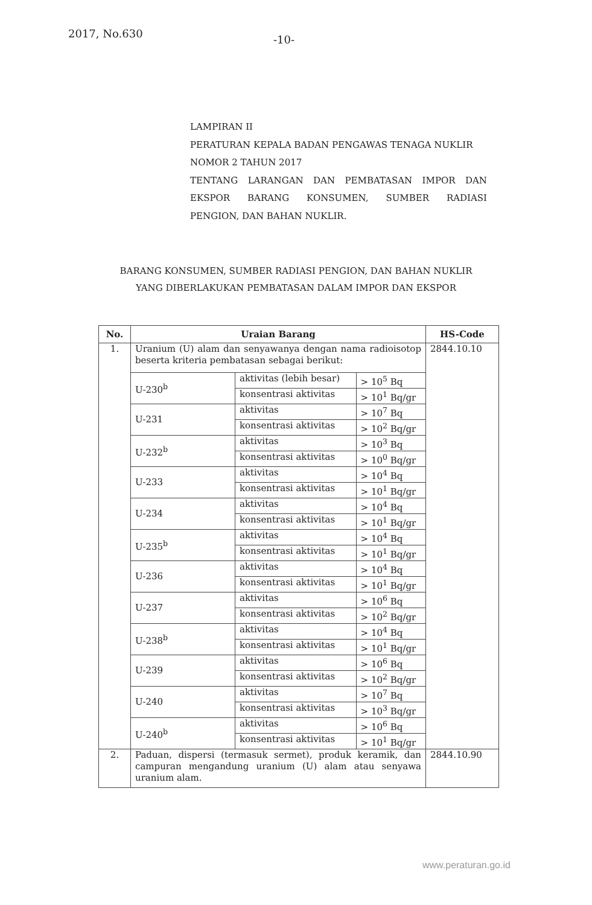2017, No.630
-10-
LAMPIRAN II
PERATURAN KEPALA BADAN PENGAWAS TENAGA NUKLIR
NOMOR 2 TAHUN 2017
TENTANG LARANGAN DAN PEMBATASAN IMPOR DAN EKSPOR BARANG KONSUMEN, SUMBER RADIASI
PENGION, DAN BAHAN NUKLIR.
BARANG KONSUMEN, SUMBER RADIASI PENGION, DAN BAHAN NUKLIR
YANG DIBERLAKUKAN PEMBATASAN DALAM IMPOR DAN EKSPOR
| No. | Uraian Barang | | | HS-Code |
| --- | --- | --- | --- | --- |
| 1. | Uranium (U) alam dan senyawanya dengan nama radioisotop beserta kriteria pembatasan sebagai berikut: | | | 2844.10.10 |
| | U-230<sup>b</sup> | aktivitas (lebih besar) | > 10<sup>5</sup> Bq | |
| | | konsentrasi aktivitas | > 10<sup>1</sup> Bq/gr | |
| | U-231 | aktivitas | > 10<sup>7</sup> Bq | |
| | | konsentrasi aktivitas | > 10<sup>2</sup> Bq/gr | |
| | U-232<sup>b</sup> | aktivitas | > 10<sup>3</sup> Bq | |
| | | konsentrasi aktivitas | > 10<sup>0</sup> Bq/gr | |
| | U-233 | aktivitas | > 10<sup>4</sup> Bq | |
| | | konsentrasi aktivitas | > 10<sup>1</sup> Bq/gr | |
| | U-234 | aktivitas | > 10<sup>4</sup> Bq | |
| | | konsentrasi aktivitas | > 10<sup>1</sup> Bq/gr | |
| | U-235<sup>b</sup> | aktivitas | > 10<sup>4</sup> Bq | |
| | | konsentrasi aktivitas | > 10<sup>1</sup> Bq/gr | |
| | U-236 | aktivitas | > 10<sup>4</sup> Bq | |
| | | konsentrasi aktivitas | > 10<sup>1</sup> Bq/gr | |
| | U-237 | aktivitas | > 10<sup>6</sup> Bq | |
| | | konsentrasi aktivitas | > 10<sup>2</sup> Bq/gr | |
| | U-238<sup>b</sup> | aktivitas | > 10<sup>4</sup> Bq | |
| | | konsentrasi aktivitas | > 10<sup>1</sup> Bq/gr | |
| | U-239 | aktivitas | > 10<sup>6</sup> Bq | |
| | | konsentrasi aktivitas | > 10<sup>2</sup> Bq/gr | |
| | U-240 | aktivitas | > 10<sup>7</sup> Bq | |
| | | konsentrasi aktivitas | > 10<sup>3</sup> Bq/gr | |
| | U-240<sup>b</sup> | aktivitas | > 10<sup>6</sup> Bq | |
| | | konsentrasi aktivitas | > 10<sup>1</sup> Bq/gr | |
| 2. | Paduan, dispersi (termasuk sermet), produk keramik, dan campuran mengandung uranium (U) alam atau senyawa uranium alam. | | | 2844.10.90 |
www.peraturan.go.id